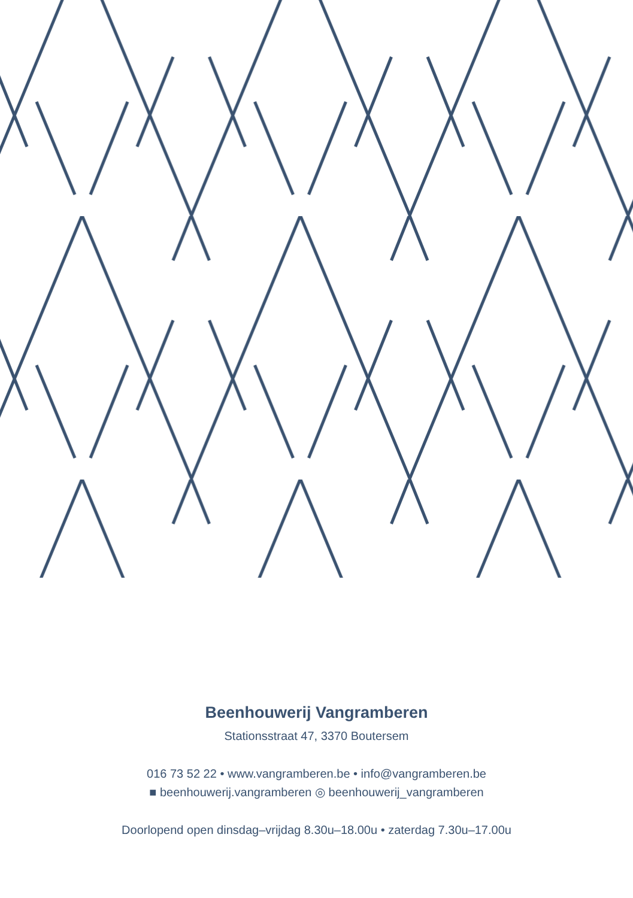Beenhouwerij Vangramberen
Stationsstraat 47, 3370 Boutersem
016 73 52 22 • www.vangramberen.be • info@vangramberen.be
■ beenhouwerij.vangramberen ◎ beenhouwerij_vangramberen
Doorlopend open dinsdag–vrijdag 8.30u–18.00u • zaterdag 7.30u–17.00u